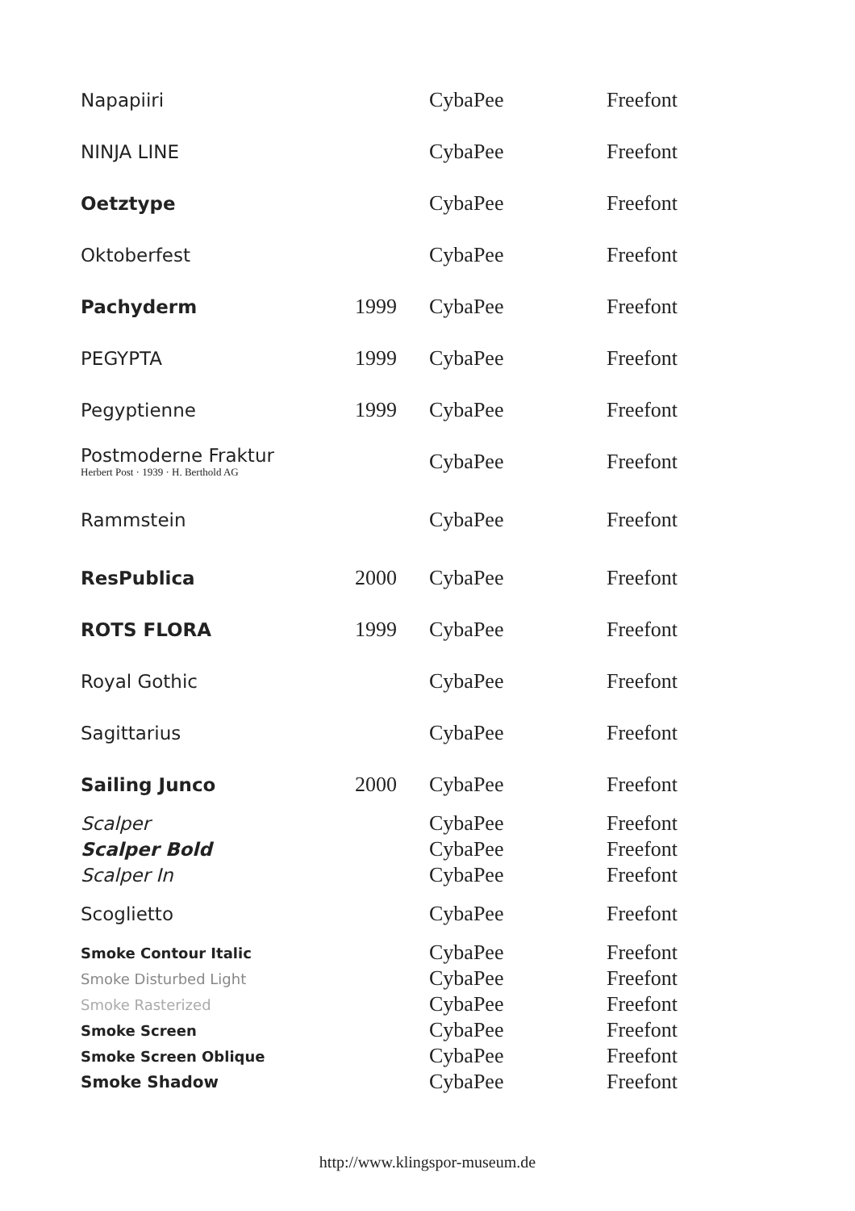| Napapiiri | | CybaPee | Freefont |
| NINJA LINE | | CybaPee | Freefont |
| Oetztype | | CybaPee | Freefont |
| Oktoberfest | | CybaPee | Freefont |
| Pachyderm | 1999 | CybaPee | Freefont |
| PEGYPTA | 1999 | CybaPee | Freefont |
| Pegyptienne | 1999 | CybaPee | Freefont |
| Postmoderne Fraktur Herbert Post · 1939 · H. Berthold AG | | CybaPee | Freefont |
| Rammstein | | CybaPee | Freefont |
| ResPublica | 2000 | CybaPee | Freefont |
| ROTS FLORA | 1999 | CybaPee | Freefont |
| Royal Gothic | | CybaPee | Freefont |
| Sagittarius | | CybaPee | Freefont |
| Sailing Junco | 2000 | CybaPee | Freefont |
| Scalper | | CybaPee | Freefont |
| Scalper Bold | | CybaPee | Freefont |
| Scalper In | | CybaPee | Freefont |
| Scoglietto | | CybaPee | Freefont |
| Smoke Contour Italic | | CybaPee | Freefont |
| Smoke Disturbed Light | | CybaPee | Freefont |
| Smoke Rasterized | | CybaPee | Freefont |
| Smoke Screen | | CybaPee | Freefont |
| Smoke Screen Oblique | | CybaPee | Freefont |
| Smoke Shadow | | CybaPee | Freefont |
http://www.klingspor-museum.de